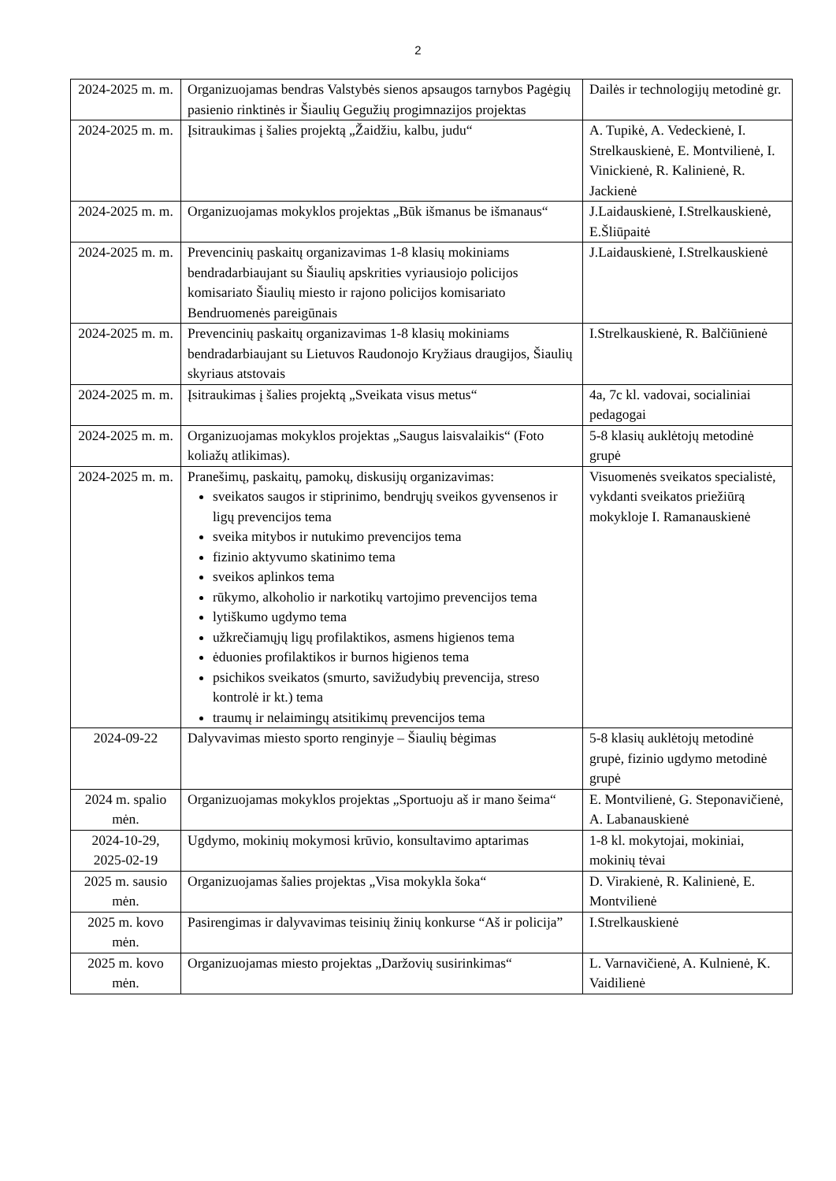2
| 2024-2025 m. m. | Organizuojamas bendras Valstybės sienos apsaugos tarnybos Pagėgių pasienio rinktinės ir Šiaulių Gegužių progimnazijos projektas | Dailės ir technologijų metodinė gr. |
| 2024-2025 m. m. | Įsitraukimas į šalies projektą „Žaidžiu, kalbu, judu“ | A. Tupikė, A. Vedeckienė, I. Strelkauskienė, E. Montvilienė, I. Vinickienė, R. Kalinienė, R. Jackienė |
| 2024-2025 m. m. | Organizuojamas mokyklos projektas „Būk išmanus be išmanaus“ | J.Laidauskienė, I.Strelkauskienė, E.Šliūpaitė |
| 2024-2025 m. m. | Prevencinių paskaitų organizavimas 1-8 klasių mokiniams bendradarbiaujant su Šiaulių apskrities vyriausiojo policijos komisariato Šiaulių miesto ir rajono policijos komisariato Bendruomenės pareigūnais | J.Laidauskienė, I.Strelkauskienė |
| 2024-2025 m. m. | Prevencinių paskaitų organizavimas 1-8 klasių mokiniams bendradarbiaujant su Lietuvos Raudonojo Kryžiaus draugijos, Šiaulių skyriaus atstovais | I.Strelkauskienė, R. Balčiūnienė |
| 2024-2025 m. m. | Įsitraukimas į šalies projektą „Sveikata visus metus“ | 4a, 7c kl. vadovai, socialiniai pedagogai |
| 2024-2025 m. m. | Organizuojamas mokyklos projektas „Saugus laisvalaikis“ (Foto koliažų atlikimas). | 5-8 klasių auklėtojų metodinė grupė |
| 2024-2025 m. m. | Pranešimų, paskaitų, pamokų, diskusijų organizavimas: sveikatos saugos ir stiprinimo, bendrųjų sveikos gyvensenos ir ligų prevencijos tema sveika mitybos ir nutukimo prevencijos tema fizinio aktyvumo skatinimo tema sveikos aplinkos tema rūkymo, alkoholio ir narkotikų vartojimo prevencijos tema lytiškumo ugdymo tema užkrečiamųjų ligų profilaktikos, asmens higienos tema ėduonies profilaktikos ir burnos higienos tema psichikos sveikatos (smurto, savižudybių prevencija, streso kontrolė ir kt.) tema traumų ir nelaimingų atsitikimų prevencijos tema | Visuomenės sveikatos specialistė, vykdanti sveikatos priežiūrą mokykloje I. Ramanauskienė |
| 2024-09-22 | Dalyvavimas miesto sporto renginyje – Šiaulių bėgimas | 5-8 klasių auklėtojų metodinė grupė, fizinio ugdymo metodinė grupė |
| 2024 m. spalio mėn. | Organizuojamas mokyklos projektas „Sportuoju aš ir mano šeima“ | E. Montvilienė, G. Steponavičienė, A. Labanauskienė |
| 2024-10-29, 2025-02-19 | Ugdymo, mokinių mokymosi krūvio, konsultavimo aptarimas | 1-8 kl. mokytojai, mokiniai, mokinių tėvai |
| 2025 m. sausio mėn. | Organizuojamas šalies projektas „Visa mokykla šoka“ | D. Virakienė, R. Kalinienė, E. Montvilienė |
| 2025 m. kovo mėn. | Pasirengimas ir dalyvavimas teisinių žinių konkurse “Aš ir policija” | I.Strelkauskienė |
| 2025 m. kovo mėn. | Organizuojamas miesto projektas „Daržovių susirinkimas“ | L. Varnavičienė, A. Kulnienė, K. Vaidilienė |